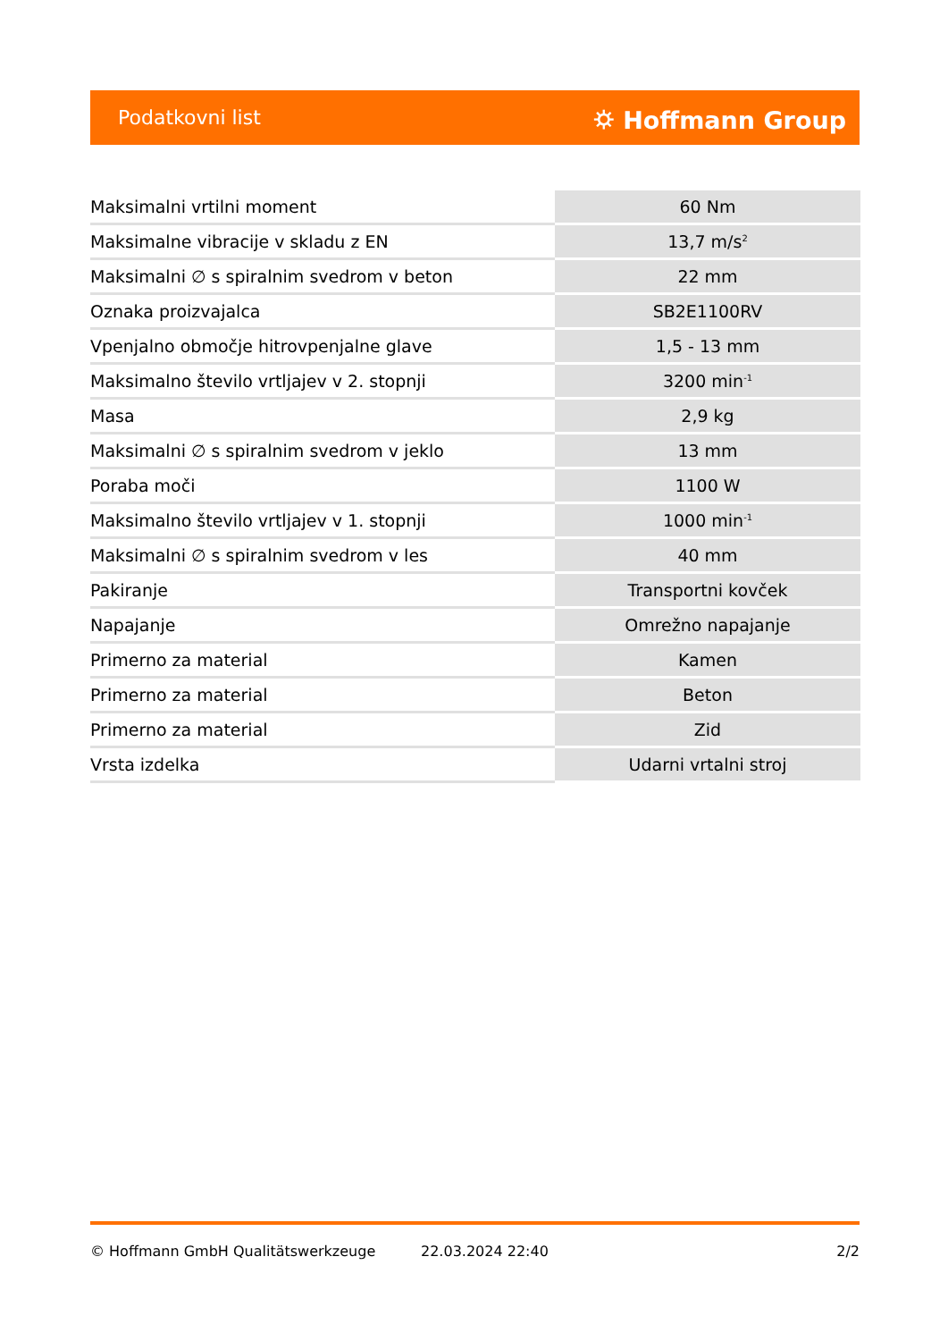Podatkovni list ⛭ Hoffmann Group
| Maksimalni vrtilni moment | 60 Nm |
| Maksimalne vibracije v skladu z EN | 13,7 m/s<sup>2</sup> |
| Maksimalni ∅ s spiralnim svedrom v beton | 22 mm |
| Oznaka proizvajalca | SB2E1100RV |
| Vpenjalno območje hitrovpenjalne glave | 1,5 - 13 mm |
| Maksimalno število vrtljajev v 2. stopnji | 3200 min<sup>-1</sup> |
| Masa | 2,9 kg |
| Maksimalni ∅ s spiralnim svedrom v jeklo | 13 mm |
| Poraba moči | 1100 W |
| Maksimalno število vrtljajev v 1. stopnji | 1000 min<sup>-1</sup> |
| Maksimalni ∅ s spiralnim svedrom v les | 40 mm |
| Pakiranje | Transportni kovček |
| Napajanje | Omrežno napajanje |
| Primerno za material | Kamen |
| Primerno za material | Beton |
| Primerno za material | Zid |
| Vrsta izdelka | Udarni vrtalni stroj |
© Hoffmann GmbH Qualitätswerkzeuge 22.03.2024 22:40 2/2